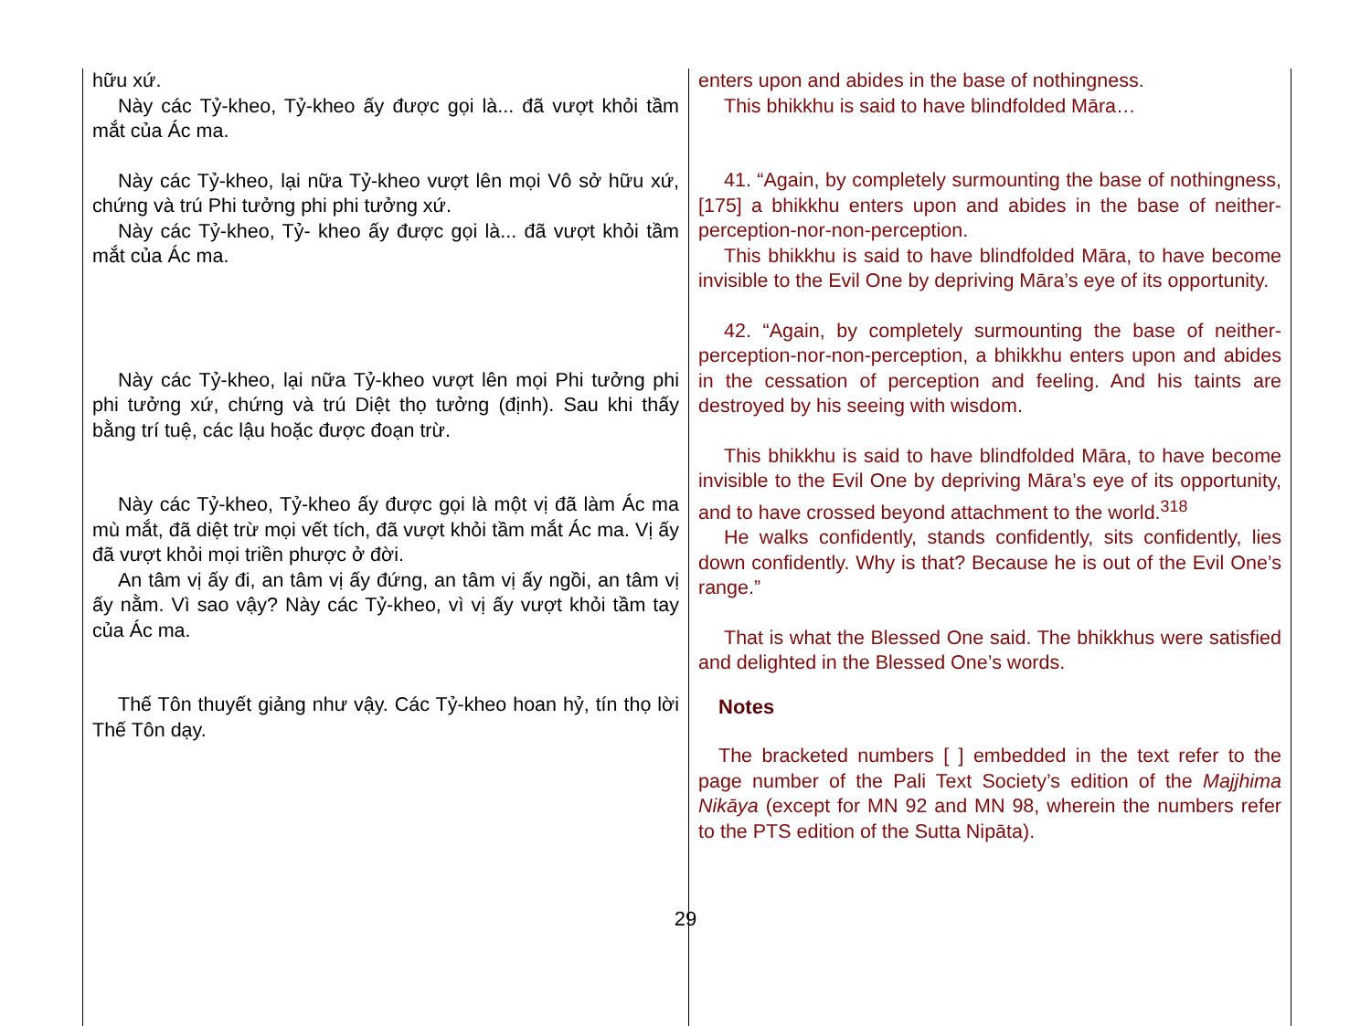| hữu xứ. Này các Tỷ-kheo, Tỷ-kheo ấy được gọi là... đã vượt khỏi tầm mắt của Ác ma. Này các Tỷ-kheo, lại nữa Tỷ-kheo vượt lên mọi Vô sở hữu xứ, chứng và trú Phi tưởng phi phi tưởng xứ. Này các Tỷ-kheo, Tỷ- kheo ấy được gọi là... đã vượt khỏi tầm mắt của Ác ma. Này các Tỷ-kheo, lại nữa Tỷ-kheo vượt lên mọi Phi tưởng phi phi tưởng xứ, chứng và trú Diệt thọ tưởng (định). Sau khi thấy bằng trí tuệ, các lậu hoặc được đoạn trừ. Này các Tỷ-kheo, Tỷ-kheo ấy được gọi là một vị đã làm Ác ma mù mắt, đã diệt trừ mọi vết tích, đã vượt khỏi tầm mắt Ác ma. Vị ấy đã vượt khỏi mọi triền phược ở đời. An tâm vị ấy đi, an tâm vị ấy đứng, an tâm vị ấy ngồi, an tâm vị ấy nằm. Vì sao vậy? Này các Tỷ-kheo, vì vị ấy vượt khỏi tầm tay của Ác ma. Thế Tôn thuyết giảng như vậy. Các Tỷ-kheo hoan hỷ, tín thọ lời Thế Tôn dạy. | enters upon and abides in the base of nothingness. This bhikkhu is said to have blindfolded Māra… 41. “Again, by completely surmounting the base of nothingness, [175] a bhikkhu enters upon and abides in the base of neither-perception-nor-non-perception. This bhikkhu is said to have blindfolded Māra, to have become invisible to the Evil One by depriving Māra’s eye of its opportunity. 42. “Again, by completely surmounting the base of neither-perception-nor-non-perception, a bhikkhu enters upon and abides in the cessation of perception and feeling. And his taints are destroyed by his seeing with wisdom. This bhikkhu is said to have blindfolded Māra, to have become invisible to the Evil One by depriving Māra’s eye of its opportunity, and to have crossed beyond attachment to the world.<sup>318</sup> He walks confidently, stands confidently, sits confidently, lies down confidently. Why is that? Because he is out of the Evil One’s range.” That is what the Blessed One said. The bhikkhus were satisfied and delighted in the Blessed One’s words. Notes The bracketed numbers [ ] embedded in the text refer to the page number of the Pali Text Society’s edition of the Majjhima Nikāya (except for MN 92 and MN 98, wherein the numbers refer to the PTS edition of the Sutta Nipāta). |
29